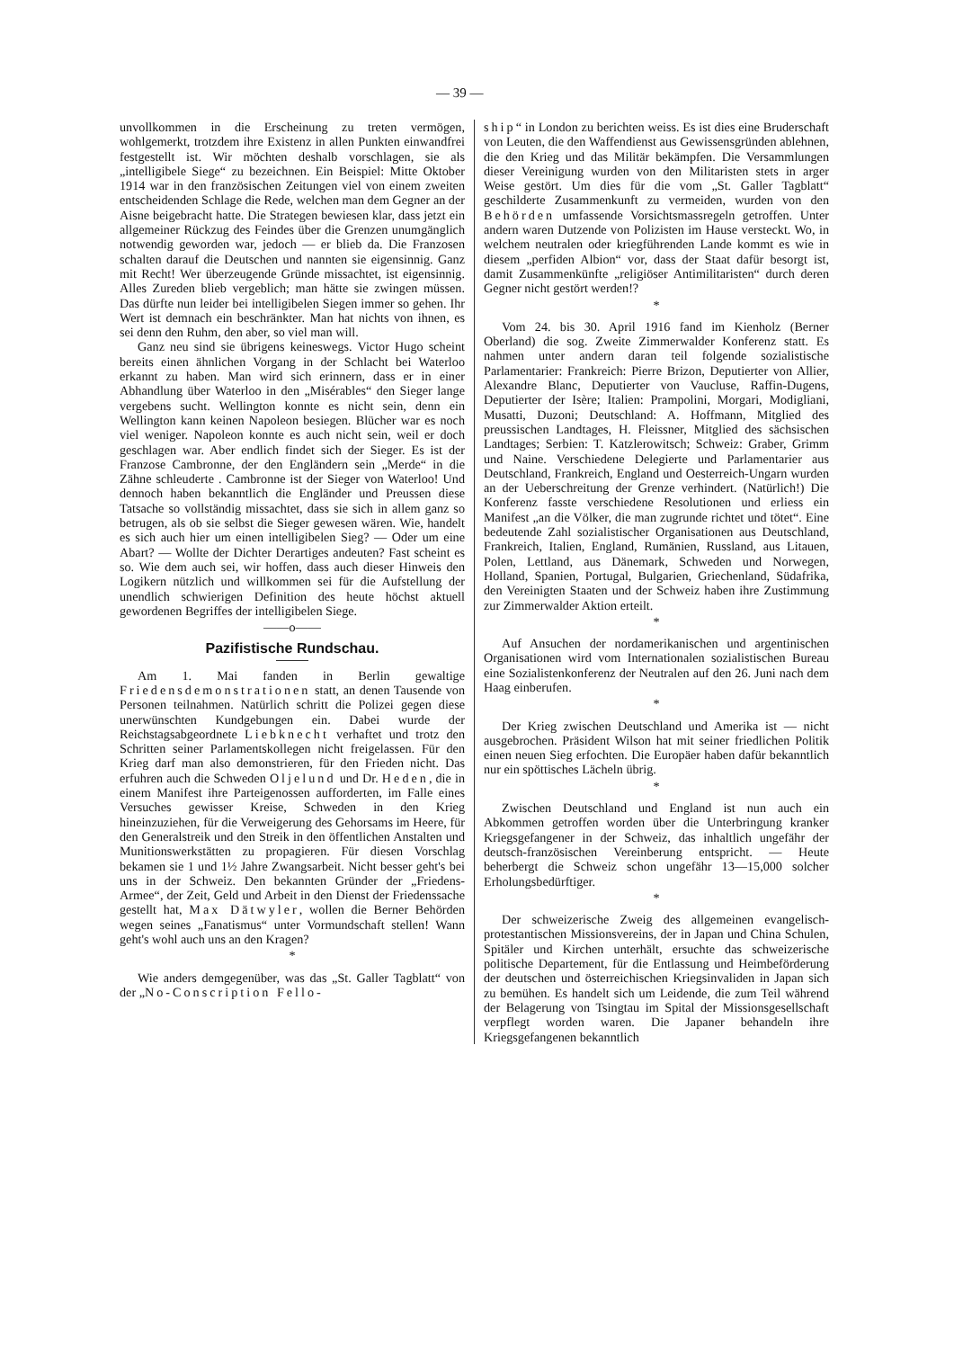— 39 —
unvollkommen in die Erscheinung zu treten vermögen, wohlgemerkt, trotzdem ihre Existenz in allen Punkten einwandfrei festgestellt ist. Wir möchten deshalb vorschlagen, sie als „intelligibele Siege“ zu bezeichnen. Ein Beispiel: Mitte Oktober 1914 war in den französischen Zeitungen viel von einem zweiten entscheidenden Schlage die Rede, welchen man dem Gegner an der Aisne beigebracht hatte. Die Strategen bewiesen klar, dass jetzt ein allgemeiner Rückzug des Feindes über die Grenzen unumgänglich notwendig geworden war, jedoch — er blieb da. Die Franzosen schalten darauf die Deutschen und nannten sie eigensinnig. Ganz mit Recht! Wer überzeugende Gründe missachtet, ist eigensinnig. Alles Zureden blieb vergeblich; man hätte sie zwingen müssen. Das dürfte nun leider bei intelligibelen Siegen immer so gehen. Ihr Wert ist demnach ein beschränkter. Man hat nichts von ihnen, es sei denn den Ruhm, den aber, so viel man will.
Ganz neu sind sie übrigens keineswegs. Victor Hugo scheint bereits einen ähnlichen Vorgang in der Schlacht bei Waterloo erkannt zu haben. Man wird sich erinnern, dass er in einer Abhandlung über Waterloo in den „Misérables“ den Sieger lange vergebens sucht. Wellington konnte es nicht sein, denn ein Wellington kann keinen Napoleon besiegen. Blücher war es noch viel weniger. Napoleon konnte es auch nicht sein, weil er doch geschlagen war. Aber endlich findet sich der Sieger. Es ist der Franzose Cambronne, der den Engländern sein „Merde“ in die Zähne schleuderte . Cambronne ist der Sieger von Waterloo! Und dennoch haben bekanntlich die Engländer und Preussen diese Tatsache so vollständig missachtet, dass sie sich in allem ganz so betrugen, als ob sie selbst die Sieger gewesen wären. Wie, handelt es sich auch hier um einen intelligibelen Sieg? — Oder um eine Abart? — Wollte der Dichter Derartiges andeuten? Fast scheint es so. Wie dem auch sei, wir hoffen, dass auch dieser Hinweis den Logikern nützlich und willkommen sei für die Aufstellung der unendlich schwierigen Definition des heute höchst aktuell gewordenen Begriffes der intelligibelen Siege.
——o——
Pazifistische Rundschau.
Am 1. Mai fanden in Berlin gewaltige Friedensdemonstrationen statt, an denen Tausende von Personen teilnahmen. Natürlich schritt die Polizei gegen diese unerwünschten Kundgebungen ein. Dabei wurde der Reichstagsabgeordnete Liebknecht verhaftet und trotz den Schritten seiner Parlamentskollegen nicht freigelassen. Für den Krieg darf man also demonstrieren, für den Frieden nicht. Das erfuhren auch die Schweden Oljelund und Dr. Heden, die in einem Manifest ihre Parteigenossen aufforderten, im Falle eines Versuches gewisser Kreise, Schweden in den Krieg hineinzuziehen, für die Verweigerung des Gehorsams im Heere, für den Generalstreik und den Streik in den öffentlichen Anstalten und Munitionswerkstätten zu propagieren. Für diesen Vorschlag bekamen sie 1 und 1½ Jahre Zwangsarbeit. Nicht besser geht's bei uns in der Schweiz. Den bekannten Gründer der „Friedens-Armee“, der Zeit, Geld und Arbeit in den Dienst der Friedenssache gestellt hat, Max Dätwyler, wollen die Berner Behörden wegen seines „Fanatismus“ unter Vormundschaft stellen! Wann geht's wohl auch uns an den Kragen?
*
Wie anders demgegenüber, was das „St. Galler Tagblatt“ von der „No-Conscription Fello-
ship“ in London zu berichten weiss. Es ist dies eine Bruderschaft von Leuten, die den Waffendienst aus Gewissensgründen ablehnen, die den Krieg und das Militär bekämpfen. Die Versammlungen dieser Vereinigung wurden von den Militaristen stets in arger Weise gestört. Um dies für die vom „St. Galler Tagblatt“ geschilderte Zusammenkunft zu vermeiden, wurden von den Behörden umfassende Vorsichtsmassregeln getroffen. Unter andern waren Dutzende von Polizisten im Hause versteckt. Wo, in welchem neutralen oder kriegführenden Lande kommt es wie in diesem „perfiden Albion“ vor, dass der Staat dafür besorgt ist, damit Zusammenkünfte „religiöser Antimilitaristen“ durch deren Gegner nicht gestört werden!?
*
Vom 24. bis 30. April 1916 fand im Kienholz (Berner Oberland) die sog. Zweite Zimmerwalder Konferenz statt. Es nahmen unter andern daran teil folgende sozialistische Parlamentarier: Frankreich: Pierre Brizon, Deputierter von Allier, Alexandre Blanc, Deputierter von Vaucluse, Raffin-Dugens, Deputierter der Isère; Italien: Prampolini, Morgari, Modigliani, Musatti, Duzoni; Deutschland: A. Hoffmann, Mitglied des preussischen Landtages, H. Fleissner, Mitglied des sächsischen Landtages; Serbien: T. Katzlerowitsch; Schweiz: Graber, Grimm und Naine. Verschiedene Delegierte und Parlamentarier aus Deutschland, Frankreich, England und Oesterreich-Ungarn wurden an der Ueberschreitung der Grenze verhindert. (Natürlich!) Die Konferenz fasste verschiedene Resolutionen und erliess ein Manifest „an die Völker, die man zugrunde richtet und tötet“. Eine bedeutende Zahl sozialistischer Organisationen aus Deutschland, Frankreich, Italien, England, Rumänien, Russland, aus Litauen, Polen, Lettland, aus Dänemark, Schweden und Norwegen, Holland, Spanien, Portugal, Bulgarien, Griechenland, Südafrika, den Vereinigten Staaten und der Schweiz haben ihre Zustimmung zur Zimmerwalder Aktion erteilt.
*
Auf Ansuchen der nordamerikanischen und argentinischen Organisationen wird vom Internationalen sozialistischen Bureau eine Sozialistenkonferenz der Neutralen auf den 26. Juni nach dem Haag einberufen.
*
Der Krieg zwischen Deutschland und Amerika ist — nicht ausgebrochen. Präsident Wilson hat mit seiner friedlichen Politik einen neuen Sieg erfochten. Die Europäer haben dafür bekanntlich nur ein spöttisches Lächeln übrig.
*
Zwischen Deutschland und England ist nun auch ein Abkommen getroffen worden über die Unterbringung kranker Kriegsgefangener in der Schweiz, das inhaltlich ungefähr der deutsch-französischen Vereinberung entspricht. — Heute beherbergt die Schweiz schon ungefähr 13—15,000 solcher Erholungsbedürftiger.
*
Der schweizerische Zweig des allgemeinen evangelisch-protestantischen Missionsvereins, der in Japan und China Schulen, Spitäler und Kirchen unterhält, ersuchte das schweizerische politische Departement, für die Entlassung und Heimbeförderung der deutschen und österreichischen Kriegsinvaliden in Japan sich zu bemühen. Es handelt sich um Leidende, die zum Teil während der Belagerung von Tsingtau im Spital der Missionsgesellschaft verpflegt worden waren. Die Japaner behandeln ihre Kriegsgefangenen bekanntlich